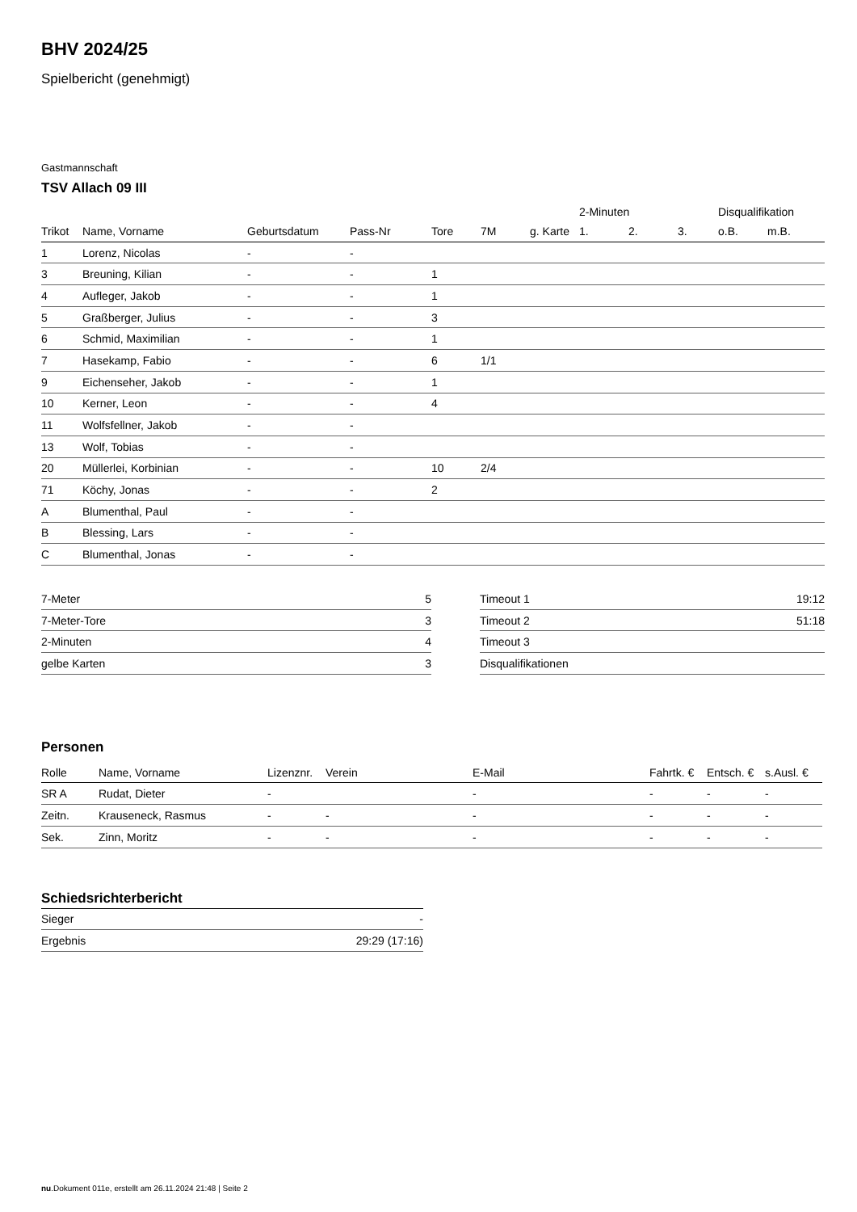BHV 2024/25
Spielbericht (genehmigt)
Gastmannschaft
TSV Allach 09 III
| | | | | | | | 2-Minuten | | | Disqualifikation | |
| --- | --- | --- | --- | --- | --- | --- | --- | --- | --- | --- | --- |
| Trikot | Name, Vorname | Geburtsdatum | Pass-Nr | Tore | 7M | g. Karte | 1. | 2. | 3. | o.B. | m.B. |
| 1 | Lorenz, Nicolas | - | - | | | | | | | | |
| 3 | Breuning, Kilian | - | - | 1 | | | | | | | |
| 4 | Aufleger, Jakob | - | - | 1 | | | | | | | |
| 5 | Graßberger, Julius | - | - | 3 | | | | | | | |
| 6 | Schmid, Maximilian | - | - | 1 | | | | | | | |
| 7 | Hasekamp, Fabio | - | - | 6 | 1/1 | | | | | | |
| 9 | Eichenseher, Jakob | - | - | 1 | | | | | | | |
| 10 | Kerner, Leon | - | - | 4 | | | | | | | |
| 11 | Wolfsfellner, Jakob | - | - | | | | | | | | |
| 13 | Wolf, Tobias | - | - | | | | | | | | |
| 20 | Müllerlei, Korbinian | - | - | 10 | 2/4 | | | | | | |
| 71 | Köchy, Jonas | - | - | 2 | | | | | | | |
| A | Blumenthal, Paul | - | - | | | | | | | | |
| B | Blessing, Lars | - | - | | | | | | | | |
| C | Blumenthal, Jonas | - | - | | | | | | | | |
| 7-Meter | 5 |
| 7-Meter-Tore | 3 |
| 2-Minuten | 4 |
| gelbe Karten | 3 |
| Timeout 1 | 19:12 |
| Timeout 2 | 51:18 |
| Timeout 3 | |
| Disqualifikationen | |
Personen
| Rolle | Name, Vorname | Lizenznr. | Verein | E-Mail | Fahrtk. € | Entsch. € | s.Ausl. € |
| --- | --- | --- | --- | --- | --- | --- | --- |
| SR A | Rudat, Dieter | - | | - | - | - | - |
| Zeitn. | Krauseneck, Rasmus | - | - | - | - | - | - |
| Sek. | Zinn, Moritz | - | - | - | - | - | - |
Schiedsrichterbericht
| Sieger | - |
| Ergebnis | 29:29 (17:16) |
nu.Dokument 011e, erstellt am 26.11.2024 21:48 | Seite 2